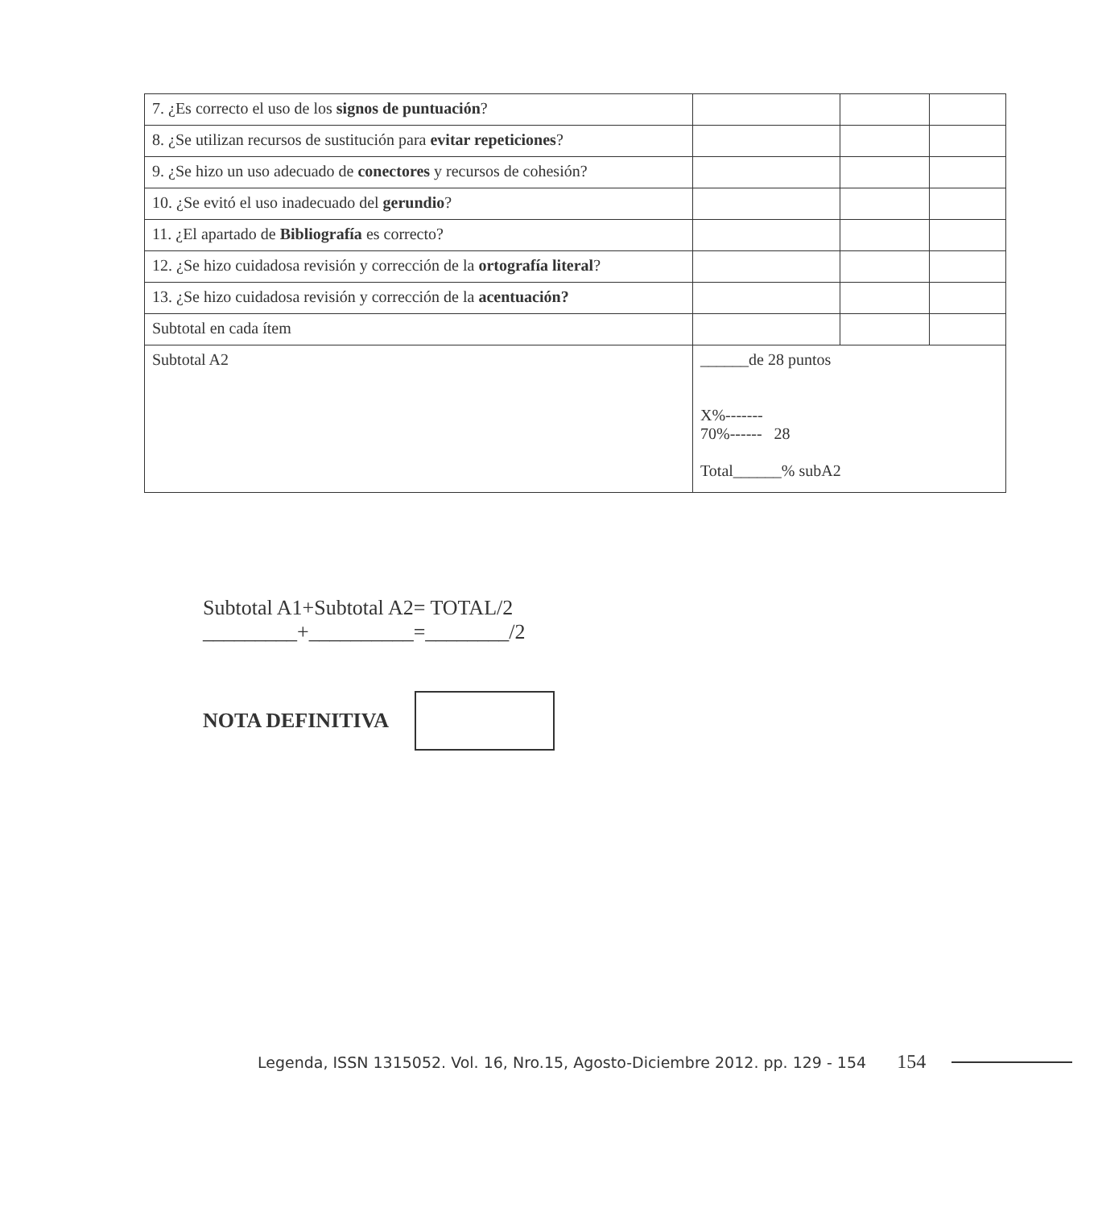| 7. ¿Es correcto el uso de los signos de puntuación ? | | | |
| 8. ¿Se utilizan recursos de sustitución para evitar repeticiones ? | | | |
| 9. ¿Se hizo un uso adecuado de conectores y recursos de cohesión? | | | |
| 10. ¿Se evitó el uso inadecuado del gerundio ? | | | |
| 11. ¿El apartado de Bibliografía es correcto? | | | |
| 12. ¿Se hizo cuidadosa revisión y corrección de la ortografía literal ? | | | |
| 13. ¿Se hizo cuidadosa revisión y corrección de la acentuación? | | | |
| Subtotal en cada ítem | | | |
| Subtotal A2 | ______de 28 puntos X%------- 70%------ 28 Total______% subA2 | | |
Subtotal A1+Subtotal A2= TOTAL/2
_________+__________=________/2
NOTA DEFINITIVA
Legenda, ISSN 1315052. Vol. 16, Nro.15, Agosto-Diciembre 2012. pp. 129 - 154 154